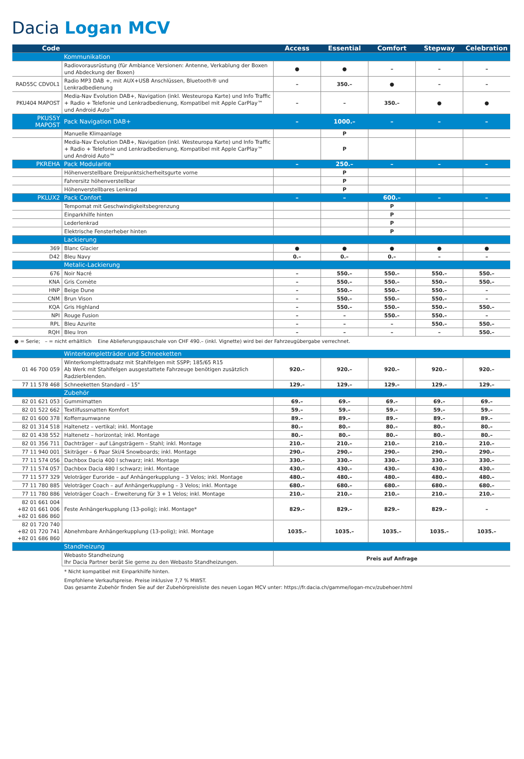Dacia Logan MCV
| Code | | Access | Essential | Comfort | Stepway | Celebration |
| --- | --- | --- | --- | --- | --- | --- |
| | Kommunikation | | | | | |
| | Radiovorausrüstung (für Ambiance Versionen: Antenne, Verkablung der Boxen und Abdeckung der Boxen) | ● | ● | – | – | – |
| RAD55C CDVOL1 | Radio MP3 DAB +, mit AUX+USB Anschlüssen, Bluetooth® und Lenkradbedienung | – | 350.– | ● | – | – |
| PKU404 MAPOST | Media-Nav Evolution DAB+, Navigation (inkl. Westeuropa Karte) und Info Traffic + Radio + Telefonie und Lenkradbedienung, Kompatibel mit Apple CarPlay™ und Android Auto™ | – | – | 350.– | ● | ● |
| PKUS5Y MAPOST | Pack Navigation DAB+ | – | 1000.– | – | – | – |
| | Manuelle Klimaanlage | | P | | | |
| | Media-Nav Evolution DAB+, Navigation (inkl. Westeuropa Karte) und Info Traffic + Radio + Telefonie und Lenkradbedienung, Kompatibel mit Apple CarPlay™ und Android Auto™ | | P | | | |
| PKREHA | Pack Modularite | – | 250.– | – | – | – |
| | Höhenverstellbare Dreipunktsicherheitsgurte vorne | | P | | | |
| | Fahrersitz höhenverstellbar | | P | | | |
| | Höhenverstellbares Lenkrad | | P | | | |
| PKLUX2 | Pack Confort | – | – | 600.– | – | – |
| | Tempomat mit Geschwindigkeitsbegrenzung | | | P | | |
| | Einparkhilfe hinten | | | P | | |
| | Lederlenkrad | | | P | | |
| | Elektrische Fensterheber hinten | | | P | | |
| | Lackierung | | | | | |
| 369 | Blanc Glacier | ● | ● | ● | ● | ● |
| D42 | Bleu Navy | 0.– | 0.– | 0.– | – | – |
| | Metalic-Lackierung | | | | | |
| 676 | Noir Nacré | – | 550.– | 550.– | 550.– | 550.– |
| KNA | Gris Comète | – | 550.– | 550.– | 550.– | 550.– |
| HNP | Beige Dune | – | 550.– | 550.– | 550.– | – |
| CNM | Brun Vison | – | 550.– | 550.– | 550.– | – |
| KQA | Gris Highland | – | 550.– | 550.– | 550.– | 550.– |
| NPI | Rouge Fusion | – | – | 550.– | 550.– | – |
| RPL | Bleu Azurite | – | – | – | 550.– | 550.– |
| RQH | Bleu Iron | – | – | – | – | 550.– |
● = Serie; – = nicht erhältlich Eine Ablieferungspauschale von CHF 490.– (inkl. Vignette) wird bei der Fahrzeugübergabe verrechnet.
| | Winterkompletträder und Schneeketten | | | | | |
| 01 46 700 059 | Winterkomplettradsatz mit Stahlfelgen mit SSPP; 185/65 R15 Ab Werk mit Stahlfelgen ausgestattete Fahrzeuge benötigen zusätzlich Radzierblenden. | 920.– | 920.– | 920.– | 920.– | 920.– |
| 77 11 578 468 | Schneeketten Standard – 15" | 129.– | 129.– | 129.– | 129.– | 129.– |
| | Zubehör | | | | | |
| 82 01 621 053 | Gummimatten | 69.– | 69.– | 69.– | 69.– | 69.– |
| 82 01 522 662 | Textilfussmatten Komfort | 59.– | 59.– | 59.– | 59.– | 59.– |
| 82 01 600 378 | Kofferraumwanne | 89.– | 89.– | 89.– | 89.– | 89.– |
| 82 01 314 518 | Haltenetz – vertikal; inkl. Montage | 80.– | 80.– | 80.– | 80.– | 80.– |
| 82 01 438 552 | Haltenetz – horizontal; inkl. Montage | 80.– | 80.– | 80.– | 80.– | 80.– |
| 82 01 356 711 | Dachträger – auf Längsträgern – Stahl; inkl. Montage | 210.– | 210.– | 210.– | 210.– | 210.– |
| 77 11 940 001 | Skiträger – 6 Paar Ski/4 Snowboards; inkl. Montage | 290.– | 290.– | 290.– | 290.– | 290.– |
| 77 11 574 056 | Dachbox Dacia 400 l schwarz; inkl. Montage | 330.– | 330.– | 330.– | 330.– | 330.– |
| 77 11 574 057 | Dachbox Dacia 480 l schwarz; inkl. Montage | 430.– | 430.– | 430.– | 430.– | 430.– |
| 77 11 577 329 | Veloträger Euroride – auf Anhängerkupplung – 3 Velos; inkl. Montage | 480.– | 480.– | 480.– | 480.– | 480.– |
| 77 11 780 885 | Veloträger Coach – auf Anhängerkupplung – 3 Velos; inkl. Montage | 680.– | 680.– | 680.– | 680.– | 680.– |
| 77 11 780 886 | Veloträger Coach – Erweiterung für 3 + 1 Velos; inkl. Montage | 210.– | 210.– | 210.– | 210.– | 210.– |
| 82 01 661 004 +82 01 661 006 +82 01 686 860 | Feste Anhängerkupplung (13-polig); inkl. Montage* | 829.– | 829.– | 829.– | 829.– | – |
| 82 01 720 740 +82 01 720 741 +82 01 686 860 | Abnehmbare Anhängerkupplung (13-polig); inkl. Montage | 1035.– | 1035.– | 1035.– | 1035.– | 1035.– |
| | Standheizung | | | | | |
| | Webasto Standheizung Ihr Dacia Partner berät Sie gerne zu den Webasto Standheizungen. | Preis auf Anfrage | | | | |
* Nicht kompatibel mit Einparkhilfe hinten.
Empfohlene Verkaufspreise. Preise inklusive 7,7 % MWST.
Das gesamte Zubehör finden Sie auf der Zubehörpreisliste des neuen Logan MCV unter: https://fr.dacia.ch/gamme/logan-mcv/zubehoer.html